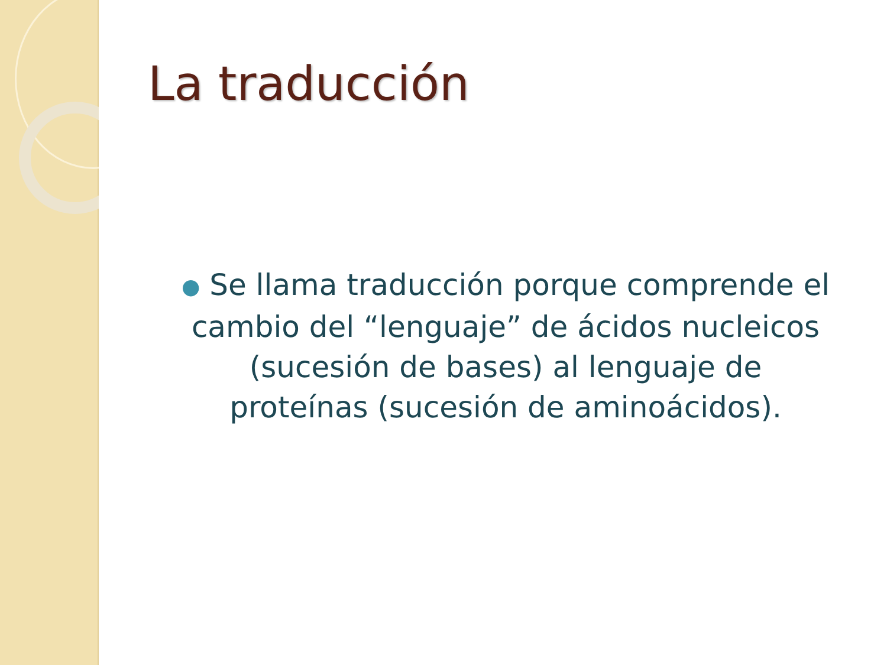La traducción
● Se llama traducción porque comprende el cambio del “lenguaje” de ácidos nucleicos (sucesión de bases) al lenguaje de proteínas (sucesión de aminoácidos).